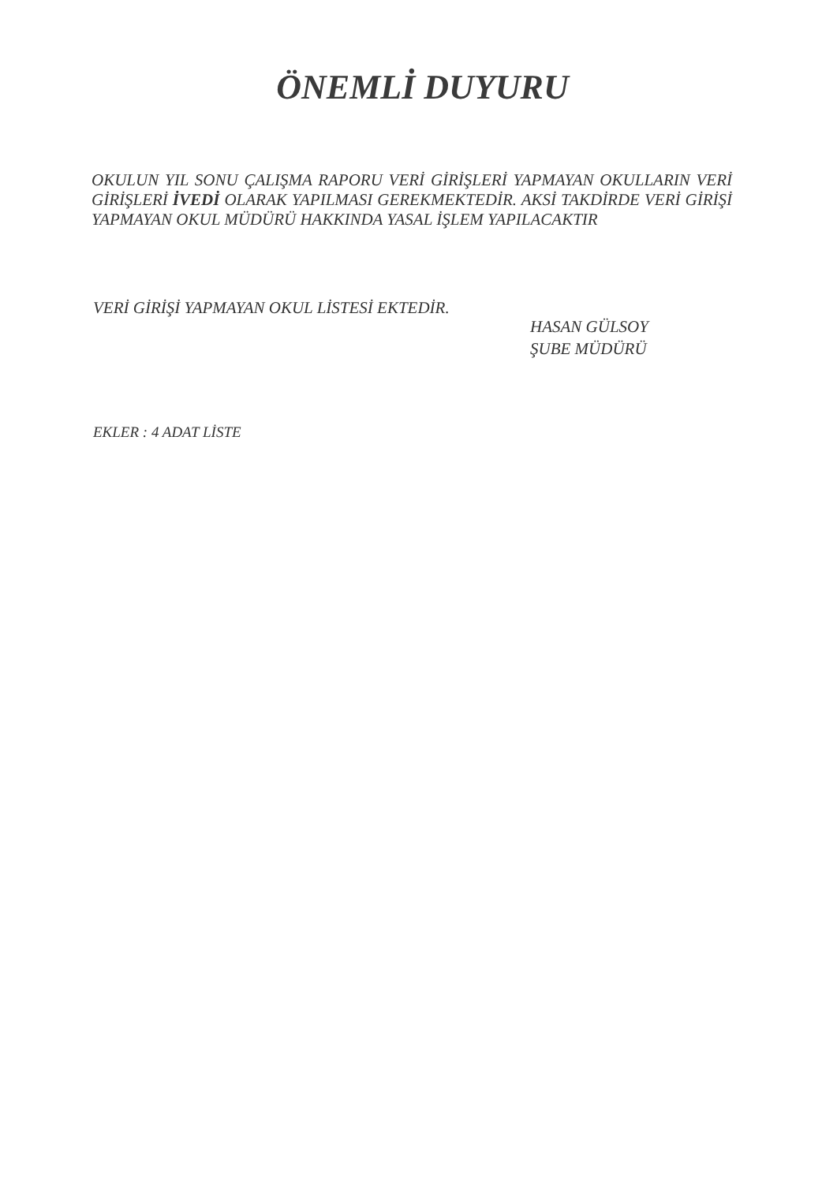ÖNEMLİ DUYURU
OKULUN YIL SONU ÇALIŞMA RAPORU VERİ GİRİŞLERİ YAPMAYAN OKULLARIN VERİ GİRİŞLERİ İVEDİ OLARAK YAPILMASI GEREKMEKTEDİR. AKSİ TAKDİRDE VERİ GİRİŞİ YAPMAYAN OKUL MÜDÜRÜ HAKKINDA YASAL İŞLEM YAPILACAKTIR
VERİ GİRİŞİ YAPMAYAN OKUL LİSTESİ EKTEDİR.
HASAN GÜLSOY
ŞUBE MÜDÜRÜ
EKLER : 4 ADAT LİSTE